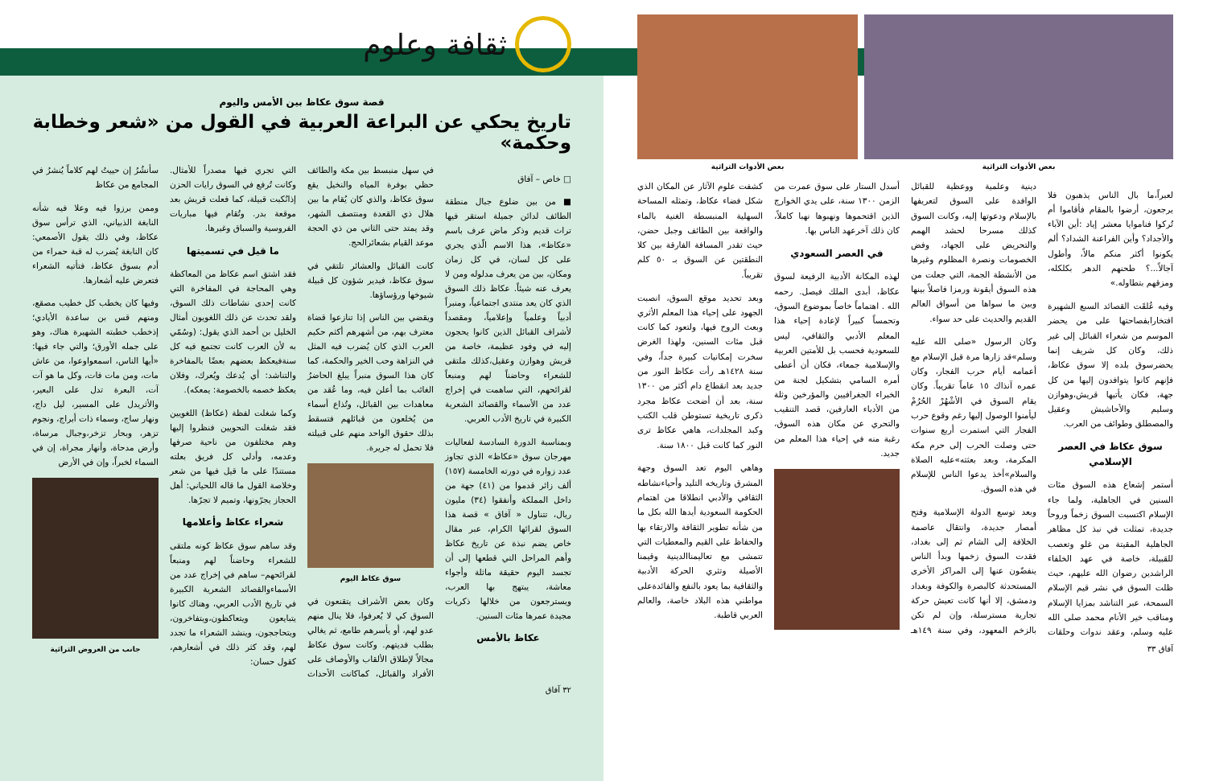ثقافة وعلوم
قصة سوق عكاظ بين الأمس واليوم
تاريخ يحكي عن البراعة العربية في القول من «شعر وخطابة وحكمة»
□ خاص – آفاق
■ من بين ضلوع جبال منطقة الطائف لدائن جميلة استقر فيها تراث قديم وذكر ماض عرف باسم «عكاظ»، هذا الاسم الّذي يجري على كل لسان، في كل زمان ومكان، بين من يعرف مدلوله ومن لا يعرف عنه شيئاً. عكاظ ذلك السوق الذي كان يعد منتدى اجتماعياً، ومنبراً أدبياً وعلمياً وإعلامياً، ومقصداً لأشراف القبائل الذين كانوا يحجون إليه في وفود عظيمة، خاصة من قريش وهوازن وعقيل،كذلك ملتقى للشعراء وحاضناً لهم ومنبعاً لقرائحهم، التي ساهمت في إخراج عدد من الأسماء والقصائد الشعرية الكبيرة في تاريخ الأدب العربي.
وبمناسبة الدورة السادسة لفعاليات مهرجان سوق «عكاظ» الذي تجاوز عدد زواره في دورته الخامسة (١٥٧) ألف زائر قدموا من (٤١) جهة من داخل المملكة وأنفقوا (٣٤) مليون ريال، تتناول « آفاق » قصة هذا السوق لقرائها الكرام، عبر مقال خاص يضم نبذة عن تاريخ عكاظ وأهم المراحل التي قطعها إلى أن تجسد اليوم حقيقة ماثلة وأجواء معاشة، يبتهج بها العرب، ويسترجعون من خلالها ذكريات مجيدة عمرها مئات السنين.
عكاظ بالأمس
في سهل منبسط بين مكة والطائف حظي بوفرة المياه والنخيل يقع سوق عكاظ، والذي كان يُقام ما بين هلال ذي القعدة ومنتصف الشهر، وقد يمتد حتى الثاني من ذي الحجة موعد القيام بشعائرالحج.
كانت القبائل والعشائر تلتقي في سوق عكاظ، فيدير شؤون كل قبيلة شيوخها ورؤساؤها.
ويقضي بين الناس إذا تنازعوا قضاة معترف بهم، من أشهرهم أكثم حكيم العرب الذي كان يُضرب فيه المثل في النزاهة وحب الخير والحكمة، كما كان هذا السوق منبراً يبلغ الحاضرُ الغائب بما أعلن فيه، وما عُقد من معاهدات بين القبائل، وتُذاع أسماء من يُخلعون من قبائلهم فتسقط بذلك حقوق الواحد منهم على قبيلته فلا تحمل له جريرة.
سوق عكاظ اليوم
وكان بعض الأشراف يتقنعون في السوق كي لا يُعرفوا، فلا ينال منهم عدو لهم، أو يأسرهم طامع، ثم يغالي بطلب فديتهم. وكانت سوق عكاظ مجالاً لإطلاق الألقاب والأوصاف على الأفراد والقبائل، كماكانت الأحداث التي تجري فيها مصدراً للأمثال. وكانت تُرفع في السوق رايات الحزن إذانُكبت قبيلة، كما فعلت قريش بعد موقعة بدر. وتُقام فيها مباريات الفروسية والسباق وغيرها.
ما قيل في تسميتها
فقد اشتق اسم عكاظ من المعاكظة وهي المحاجة في المفاخرة التي كانت إحدى نشاطات ذلك السوق، ولقد تحدث عن ذلك اللغويون أمثال الخليل بن أحمد الذي يقول: (وسُمّي به لأن العرب كانت تجتمع فيه كل سنةفيعكظ بعضهم بعضًا بالمفاخرة والتناشد: أي يُدعك ويُعرك، وفلان يعكظ خصمه بالخصومة: يمعكه).
وكما شغلت لفظة (عكاظ) اللغويين فقد شغلت النحويين فنظروا إليها وهم مختلفون من ناحية صرفها وعدمه، وأدلى كل فريق بعلته مستندًا على ما قيل فيها من شعر وخلاصة القول ما قاله اللحياني: أهل الحجاز يجرّونها، وتميم لا تجرّها.
شعراء عكاظ وأعلامها
وقد ساهم سوق عكاظ كونه ملتقى للشعراء وحاضناً لهم ومنبعاً لقرائحهم– ساهم في إخراج عدد من الأسماءوالقصائد الشعرية الكبيرة في تاريخ الأدب العربي، وهناك كانوا يتبايعون ويتعاكظون،ويتفاخرون، ويتحاججون، وينشد الشعراء ما تجدد لهم، وقد كثر ذلك في أشعارهم، كقول حسان:
سأنشُرُ إن حييتُ لهم كلاماً يُنشرُ في المجامع من عكاظ
وممن برزوا فيه وعلا فيه شأنه النابغة الذبياني، الذي ترأس سوق عكاظ، وفي ذلك يقول الأصمعي: كان النابغة يُضرب له قبة حمراء من أدم بسوق عكاظ، فتأتيه الشعراء فتعرض عليه أشعارها.
وفيها كان يخطب كل خطيب مصقع، ومنهم قس بن ساعدة الأيادي؛ إذخطب خطبته الشهيرة هناك، وهو على جمله الأورق؛ والتي جاء فيها: «أيها الناس، اسمعواوعوا، من عاش مات، ومن مات فات، وكل ما هو آت آت، البعرة تدل على البعير، والأثريدل على المسير، ليل داج، ونهار ساج، وسماء ذات أبراج، ونجوم تزهر، وبحار تزخر،وجبال مرساة، وأرض مدحاة، وأنهار مجراة، إن في السماء لخبراً، وإن في الأرض
جانب من العروض التراثية
٣٢ آفاق
بعض الأدوات التراثية بعض الأدوات التراثية
لعبراً،ما بال الناس يذهبون فلا يرجعون، أرضوا بالمقام فأقاموا أم تُركوا فناموايا معشر إياد :أين الآباء والأجداد؟ وأين الفراعنة الشداد؟ ألم يكونوا أكثر منكم مالاً، وأطول آجالاً...؟ طحنهم الدهر بكلكله، ومزقهم بتطاوله.»
وفيه عُلقَت القصائد السبع الشهيرة افتخارابفصاحتها على من يحضر الموسم من شعراء القبائل إلى غير ذلك، وكان كل شريف إنما يحضرسوق بلده إلا سوق عكاظ، فإنهم كانوا يتوافدون إليها من كل جهة، فكان يأتيها قريش،وهوازن وسليم والأحاشيش وعقيل والمصطلق وطوائف من العرب.
سوق عكاظ في العصر الإسلامي
أستمر إشعاع هذه السوق مئات السنين في الجاهلية، ولما جاء الإسلام اكتسبت السوق زخماً وروحاً جديدة، تمثلت في نبذ كل مظاهر الجاهلية المقيتة من غلو وتعصب للقبيلة، خاصة في عهد الخلفاء الراشدين رضوان الله عليهم، حيث ظلت السوق في نشر قيم الإسلام السمحة، عبر التناشد بمزايا الإسلام ومناقب خير الأنام محمد صلى الله عليه وسلم، وعقد ندوات وحلقات دينية وعلمية ووعظية للقبائل الوافدة على السوق لتعريفها بالإسلام ودعوتها إليه، وكانت السوق كذلك مسرحا لحشد الهمم والتحريض على الجهاد، وفض الخصومات ونصرة المظلوم وغيرها من الأنشطة الجمة، التي جعلت من هذه السوق أيقونة ورمزا فاصلاً بينها وبين ما سواها من أسواق العالم القديم والحديث على حد سواء.
وكان الرسول «صلى الله عليه وسلم»قد زارها مرة قبل الإسلام مع أعمامه أيام حرب الفجار، وكان عمره آنذاك ١٥ عاماً تقريباً. وكان يقام السوق في الأشْهُرْ الحُرُمْ ليأمنوا الوصول إليها رغم وقوع حرب الفجار التي استمرت أربع سنوات حتى وصلت الحرب إلى حرم مكة المكرمة، وبعد بعثته»عليه الصلاة والسلام»أخذ يدعوا الناس للإسلام في هذه السوق.
وبعد توسع الدولة الإسلامية وفتح أمصار جديدة، وانتقال عاصمة الخلافة إلى الشام ثم إلى بغداد، فقدت السوق زخمها وبدأ الناس ينفضّون عنها إلى المراكز الأخرى المستحدثة كالبصرة والكوفة وبغداد ودمشق، إلا أنها كانت تعيش حركة تجارية مسترسلة، وإن لم تكن بالزخم المعهود، وفي سنة ١٤٩هـ أسدل الستار على سوق عمرت من الزمن ١٣٠٠ سنة، على يدي الخوارج الذين اقتحموها ونهبوها نهبا كاملاً، كان ذلك آخرعهد الناس بها.
في العصر السعودي
لهذه المكانة الأدبية الرفيعة لسوق عكاظ، أبدى الملك فيصل. رحمه الله . اهتماماً خاصاً بموضوع السوق، وتحمساً كبيراً لإعادة إحياء هذا المعلم الأدبي والثقافي، ليس للسعودية فحسب بل للأمتين العربية والإسلامية جمعاء، فكان أن أعطى أمره السامي بتشكيل لجنة من الخبراء الجغرافيين والمؤرخين وثلة من الأدباء العارفين، قصد التنقيب والتحري عن مكان هذه السوق، رغبة منه في إحياء هذا المعلم من جديد.
كشفت علوم الآثار عن المكان الذي شكل فضاء عكاظ، وتمثله المساحة السهلية المنبسطة الغنية بالماء والواقعة بين الطائف وجبل حضن، حيث تقدر المسافة الفارقة بين كلا النطقتين عن السوق بـ ٥٠ كلم تقريباً.
وبعد تحديد موقع السوق، انصبت الجهود على إحياء هذا المعلم الأثري وبعث الروح فيها، ولتعود كما كانت قبل مئات السنين، ولهذا الغرض سخرت إمكانيات كبيرة جداً، وفي سنة ١٤٢٨هـ رأت عكاظ النور من جديد بعد انقطاع دام أكثر من ١٣٠٠ سنة، بعد أن أضحت عكاظ مجرد ذكرى تاريخية تستوطن قلب الكتب وكبد المجلدات، هاهي عكاظ ترى النور كما كانت قبل ١٨٠٠ سنة.
وهاهي اليوم تعد السوق وجهة المشرق وتاريخه التليد وأحياءنشاطه الثقافي والأدبي انطلاقا من اهتمام الحكومة السعودية أيدها الله بكل ما من شأنه تطوير الثقافة والارتقاء بها والحفاظ على القيم والمعطيات التي تتمشى مع تعاليمناالدينية وقيمنا الأصيلة وتثري الحركة الأدبية والثقافية بما يعود بالنفع والفائدةعلى مواطني هذه البلاد خاصة، والعالم العربي قاطبة.
آفاق ٣٣